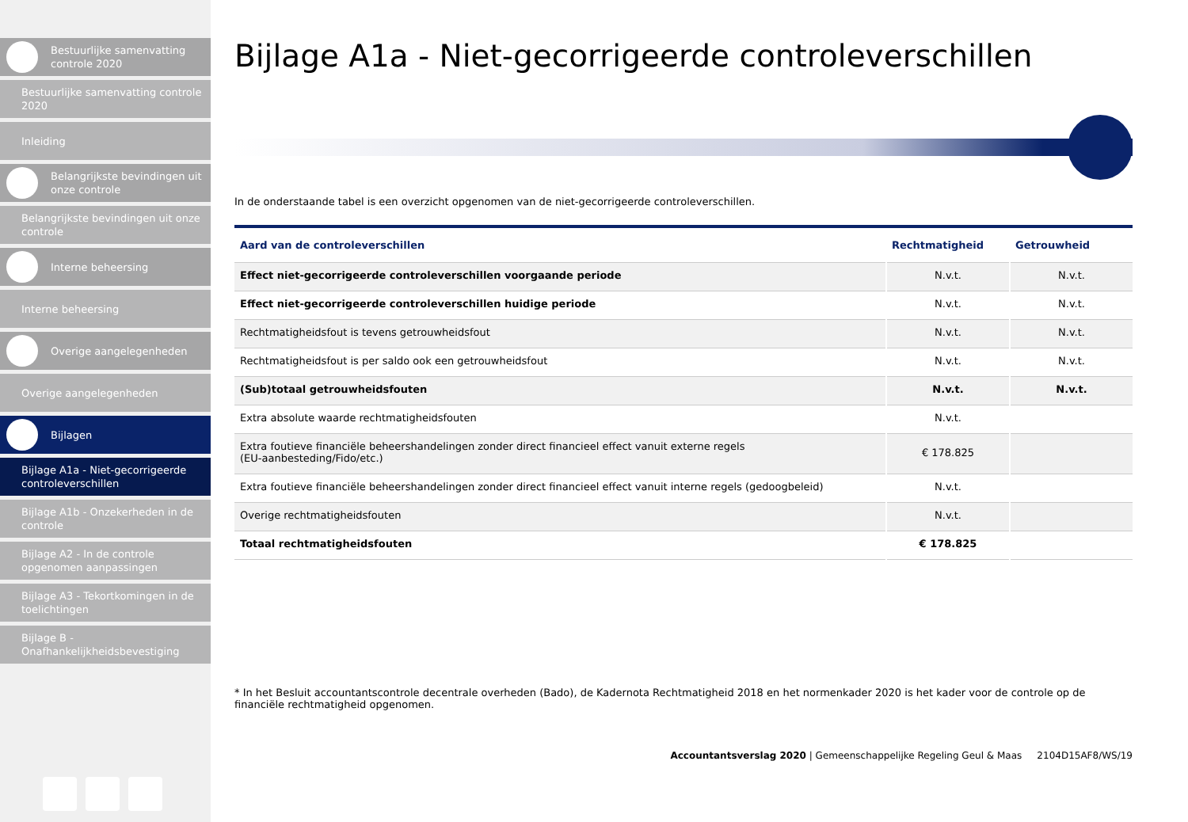Bestuurlijke samenvatting controle 2020
Bestuurlijke samenvatting controle 2020
Inleiding
Belangrijkste bevindingen uit onze controle
Belangrijkste bevindingen uit onze controle
Interne beheersing
Interne beheersing
Overige aangelegenheden
Overige aangelegenheden
Bijlagen
Bijlage A1a - Niet-gecorrigeerde controleverschillen
Bijlage A1b - Onzekerheden in de controle
Bijlage A2 - In de controle opgenomen aanpassingen
Bijlage A3 - Tekortkomingen in de toelichtingen
Bijlage B - Onafhankelijkheidsbevestiging
Bijlage A1a - Niet-gecorrigeerde controleverschillen
In de onderstaande tabel is een overzicht opgenomen van de niet-gecorrigeerde controleverschillen.
| Aard van de controleverschillen | Rechtmatigheid | Getrouwheid |
| --- | --- | --- |
| Effect niet-gecorrigeerde controleverschillen voorgaande periode | N.v.t. | N.v.t. |
| Effect niet-gecorrigeerde controleverschillen huidige periode | N.v.t. | N.v.t. |
| Rechtmatigheidsfout is tevens getrouwheidsfout | N.v.t. | N.v.t. |
| Rechtmatigheidsfout is per saldo ook een getrouwheidsfout | N.v.t. | N.v.t. |
| (Sub)totaal getrouwheidsfouten | N.v.t. | N.v.t. |
| Extra absolute waarde rechtmatigheidsfouten | N.v.t. | |
| Extra foutieve financiële beheershandelingen zonder direct financieel effect vanuit externe regels (EU-aanbesteding/Fido/etc.) | € 178.825 | |
| Extra foutieve financiële beheershandelingen zonder direct financieel effect vanuit interne regels (gedoogbeleid) | N.v.t. | |
| Overige rechtmatigheidsfouten | N.v.t. | |
| Totaal rechtmatigheidsfouten | € 178.825 | |
* In het Besluit accountantscontrole decentrale overheden (Bado), de Kadernota Rechtmatigheid 2018 en het normenkader 2020 is het kader voor de controle op de financiële rechtmatigheid opgenomen.
Accountantsverslag 2020 | Gemeenschappelijke Regeling Geul & Maas 2104D15AF8/WS/19